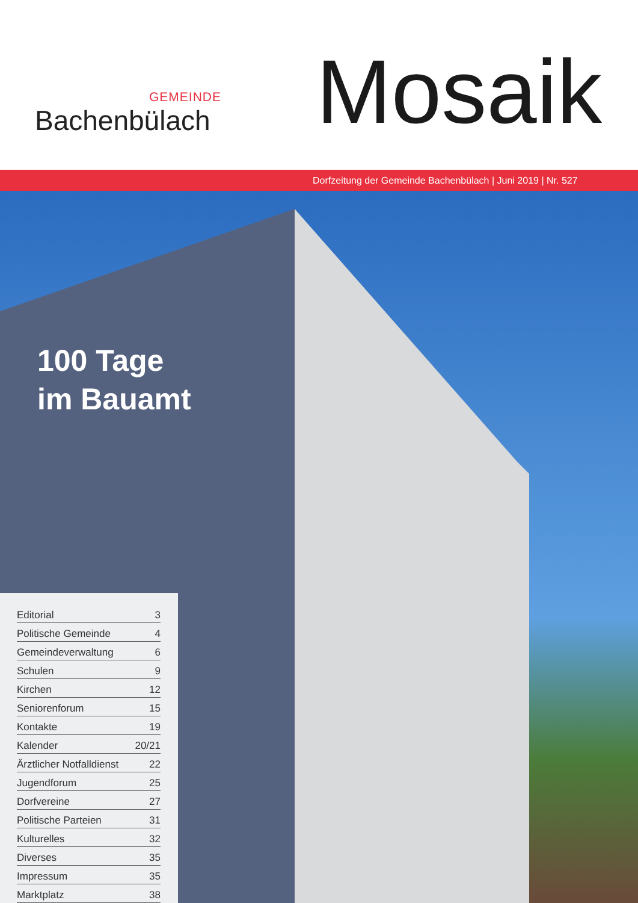GEMEINDE
Bachenbülach
Mosaik
Dorfzeitung der Gemeinde Bachenbülach | Juni 2019 | Nr. 527
100 Tage
im Bauamt
Editorial 3
Politische Gemeinde 4
Gemeindeverwaltung 6
Schulen 9
Kirchen 12
Seniorenforum 15
Kontakte 19
Kalender 20/21
Ärztlicher Notfalldienst 22
Jugendforum 25
Dorfvereine 27
Politische Parteien 31
Kulturelles 32
Diverses 35
Impressum 35
Marktplatz 38